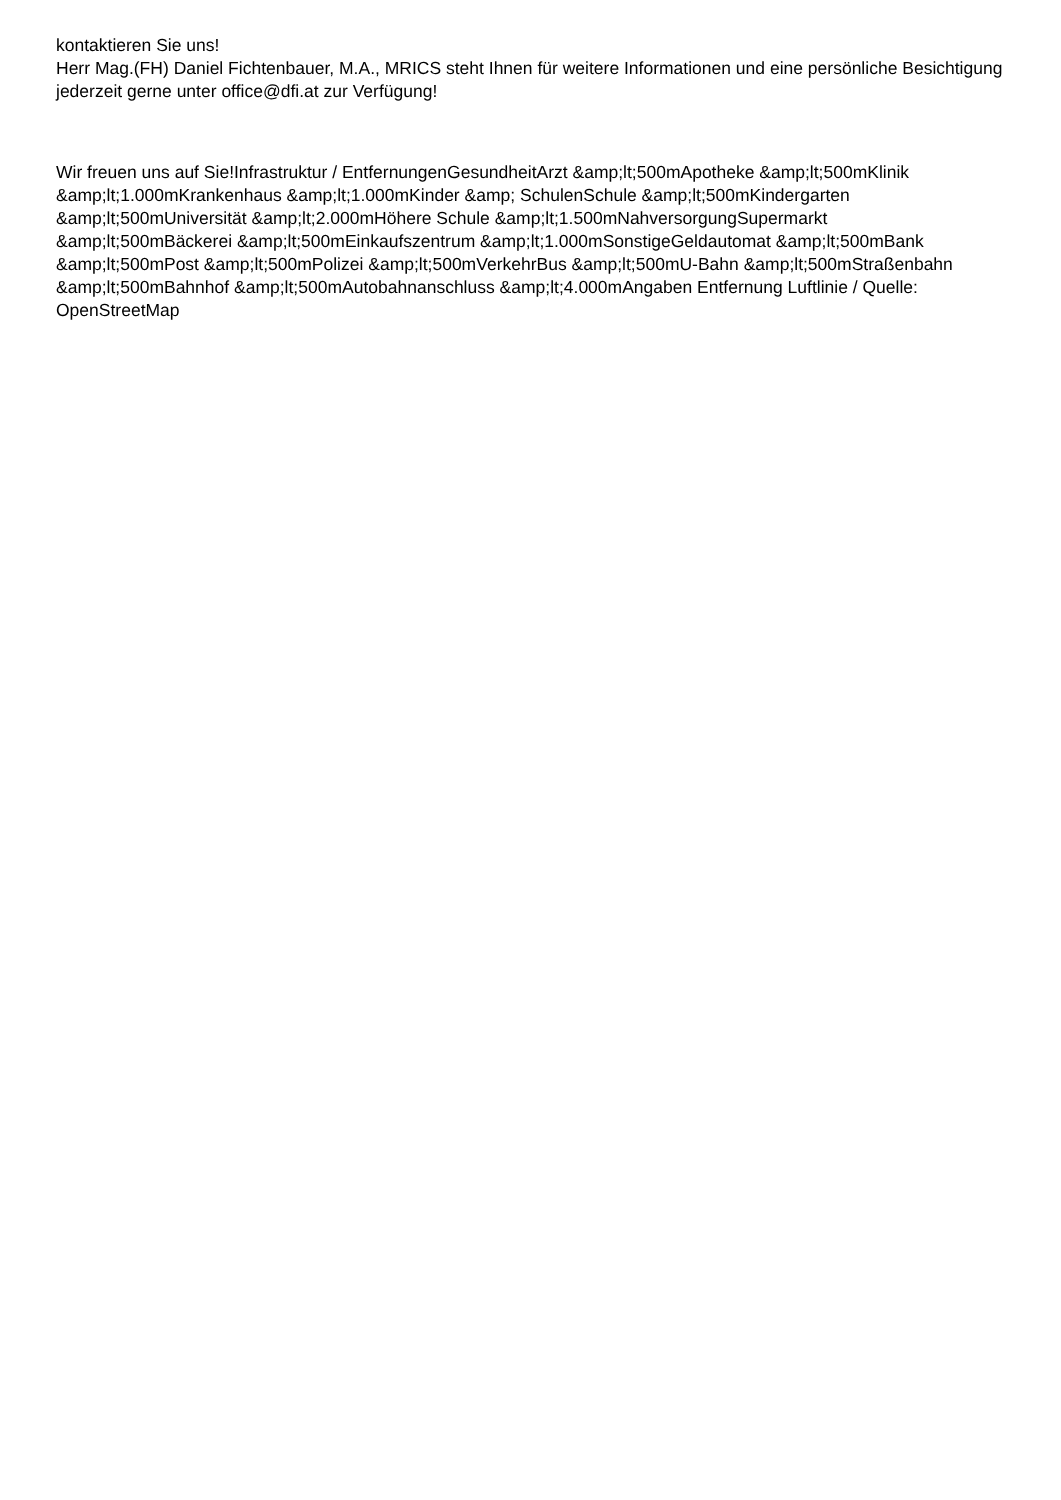kontaktieren Sie uns!
Herr Mag.(FH) Daniel Fichtenbauer, M.A., MRICS steht Ihnen für weitere Informationen und eine persönliche Besichtigung jederzeit gerne unter office@dfi.at zur Verfügung!
Wir freuen uns auf Sie!Infrastruktur / EntfernungenGesundheitArzt &amp;lt;500mApotheke &amp;lt;500mKlinik &amp;lt;1.000mKrankenhaus &amp;lt;1.000mKinder &amp; SchulenSchule &amp;lt;500mKindergarten &amp;lt;500mUniversität &amp;lt;2.000mHöhere Schule &amp;lt;1.500mNahversorgungSupermarkt &amp;lt;500mBäckerei &amp;lt;500mEinkaufszentrum &amp;lt;1.000mSonstigeGeldautomat &amp;lt;500mBank &amp;lt;500mPost &amp;lt;500mPolizei &amp;lt;500mVerkehrBus &amp;lt;500mU-Bahn &amp;lt;500mStraßenbahn &amp;lt;500mBahnhof &amp;lt;500mAutobahnanschluss &amp;lt;4.000mAngaben Entfernung Luftlinie / Quelle: OpenStreetMap